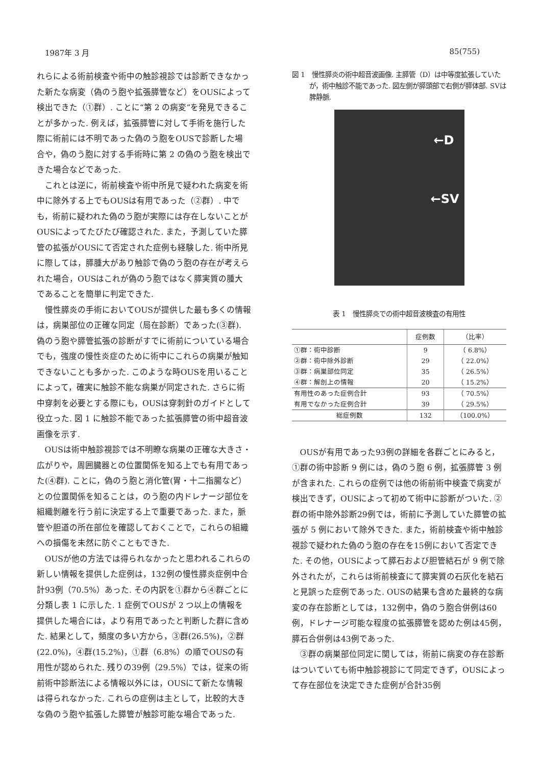1987年 3 月 85(755)
れらによる術前検査や術中の触診視診では診断できなかった新たな病変（偽のう胞や拡張膵管など）をOUSによって検出できた（①群）. ことに“第 2 の病変”を発見できることが多かった. 例えば，拡張膵管に対して手術を施行した際に術前には不明であった偽のう胞をOUSで診断した場合や，偽のう胞に対する手術時に第 2 の偽のう胞を検出できた場合などであった.
これとは逆に，術前検査や術中所見で疑われた病変を術中に除外する上でもOUSは有用であった（②群）. 中でも，術前に疑われた偽のう胞が実際には存在しないことがOUSによってたびたび確認された. また，予測していた膵管の拡張がOUSにて否定された症例も経験した. 術中所見に際しては，膵腫大があり触診で偽のう胞の存在が考えられた場合，OUSはこれが偽のう胞ではなく膵実質の腫大であることを簡単に判定できた.
慢性膵炎の手術においてOUSが提供した最も多くの情報は，病巣部位の正確な同定（局在診断）であった(③群). 偽のう胞や膵管拡張の診断がすでに術前についている場合でも，強度の慢性炎症のために術中にこれらの病巣が触知できないことも多かった. このような時OUSを用いることによって，確実に触診不能な病巣が同定された. さらに術中穿刺を必要とする際にも，OUSは穿刺針のガイドとして役立った. 図 1 に触診不能であった拡張膵管の術中超音波画像を示す.
OUSは術中触診視診では不明瞭な病巣の正確な大きさ・広がりや，周囲臓器との位置関係を知る上でも有用であった(④群). ことに，偽のう胞と消化管(胃・十二指腸など）との位置関係を知ることは，のう胞の内ドレナージ部位を組織剝離を行う前に決定する上で重要であった. また，脈管や胆道の所在部位を確認しておくことで，これらの組織への損傷を未然に防ぐこともできた.
OUSが他の方法では得られなかったと思われるこれらの新しい情報を提供した症例は，132例の慢性膵炎症例中合計93例（70.5%）あった. その内訳を①群から④群ごとに分類し表 1 に示した. 1 症例でOUSが 2 つ以上の情報を提供した場合には，より有用であったと判断した群に含めた. 結果として，頻度の多い方から，③群(26.5%)，②群(22.0%)，④群(15.2%)，①群（6.8%）の順でOUSの有用性が認められた. 残りの39例（29.5%）では，従来の術前術中診断法による情報以外には，OUSにて新たな情報は得られなかった. これらの症例は主として，比較的大きな偽のう胞や拡張した膵管が触診可能な場合であった.
図 1　慢性膵炎の術中超音波画像. 主膵管（D）は中等度拡張していたが，術中触診不能であった. 図左側が膵頭部で右側が膵体部. SVは脾静脈.
←D
←SV
表 1　慢性膵炎での術中超音波検査の有用性
| | 症例数 | （比率） |
| --- | --- | --- |
| ①群：術中診断 | 9 | （ 6.8%） |
| ②群：術中除外診断 | 29 | （ 22.0%） |
| ③群：病巣部位同定 | 35 | （ 26.5%） |
| ④群：解剖上の情報 | 20 | （ 15.2%） |
| 有用性のあった症例合計 | 93 | （ 70.5%） |
| 有用でなかった症例合計 | 39 | （ 29.5%） |
| 総症例数 | 132 | （100.0%） |
OUSが有用であった93例の詳細を各群ごとにみると，①群の術中診断 9 例には，偽のう胞 6 例，拡張膵管 3 例が含まれた. これらの症例では他の術前術中検査で病変が検出できず，OUSによって初めて術中に診断がついた. ②群の術中除外診断29例では，術前に予測していた膵管の拡張が 5 例において除外できた. また，術前検査や術中触診視診で疑われた偽のう胞の存在を15例において否定できた. その他，OUSによって膵石および胆管結石が 9 例で除外されたが，これらは術前検査にて膵実質の石灰化を結石と見誤った症例であった. OUSの結果も含めた最終的な病変の存在診断としては，132例中，偽のう胞合併例は60例，ドレナージ可能な程度の拡張膵管を認めた例は45例，膵石合併例は43例であった.
③群の病巣部位同定に関しては，術前に病変の存在診断はついていても術中触診視診にて同定できず，OUSによって存在部位を決定できた症例が合計35例